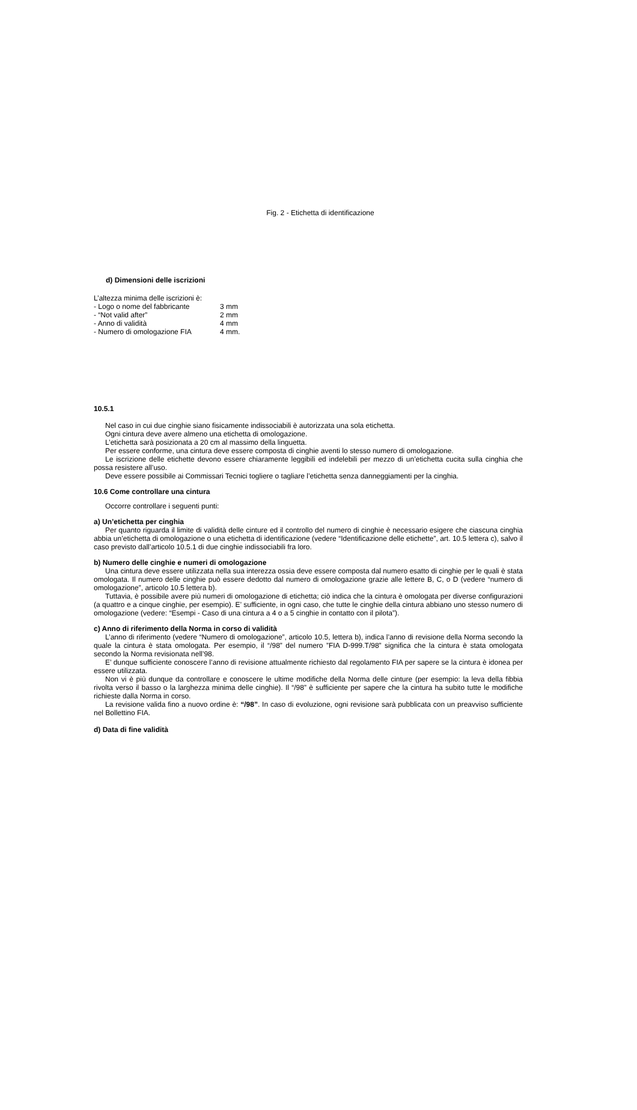Fig. 2 - Etichetta di identificazione
d) Dimensioni delle iscrizioni
L’altezza minima delle iscrizioni è:
| - Logo o nome del fabbricante | 3 mm |
| - “Not valid after” | 2 mm |
| - Anno di validità | 4 mm |
| - Numero di omologazione FIA | 4 mm. |
10.5.1
Nel caso in cui due cinghie siano fisicamente indissociabili è autorizzata una sola etichetta.
Ogni cintura deve avere almeno una etichetta di omologazione.
L’etichetta sarà posizionata a 20 cm al massimo della linguetta.
Per essere conforme, una cintura deve essere composta di cinghie aventi lo stesso numero di omologazione.
Le iscrizione delle etichette devono essere chiaramente leggibili ed indelebili per mezzo di un’etichetta cucita sulla cinghia che possa resistere all’uso.
Deve essere possibile ai Commissari Tecnici togliere o tagliare l’etichetta senza danneggiamenti per la cinghia.
10.6 Come controllare una cintura
Occorre controllare i seguenti punti:
a) Un’etichetta per cinghia
Per quanto riguarda il limite di validità delle cinture ed il controllo del numero di cinghie è necessario esigere che ciascuna cinghia abbia un’etichetta di omologazione o una etichetta di identificazione (vedere “Identificazione delle etichette”, art. 10.5 lettera c), salvo il caso previsto dall’articolo 10.5.1 di due cinghie indissociabili fra loro.
b) Numero delle cinghie e numeri di omologazione
Una cintura deve essere utilizzata nella sua interezza ossia deve essere composta dal numero esatto di cinghie per le quali è stata omologata. Il numero delle cinghie può essere dedotto dal numero di omologazione grazie alle lettere B, C, o D (vedere “numero di omologazione”, articolo 10.5 lettera b).
Tuttavia, è possibile avere più numeri di omologazione di etichetta; ciò indica che la cintura è omologata per diverse configurazioni (a quattro e a cinque cinghie, per esempio). E’ sufficiente, in ogni caso, che tutte le cinghie della cintura abbiano uno stesso numero di omologazione (vedere: “Esempi - Caso di una cintura a 4 o a 5 cinghie in contatto con il pilota”).
c) Anno di riferimento della Norma in corso di validità
L’anno di riferimento (vedere “Numero di omologazione”, articolo 10.5, lettera b), indica l’anno di revisione della Norma secondo la quale la cintura è stata omologata. Per esempio, il “/98” del numero ”FIA D-999.T/98” significa che la cintura è stata omologata secondo la Norma revisionata nell’98.
E’ dunque sufficiente conoscere l’anno di revisione attualmente richiesto dal regolamento FIA per sapere se la cintura è idonea per essere utilizzata.
Non vi è più dunque da controllare e conoscere le ultime modifiche della Norma delle cinture (per esempio: la leva della fibbia rivolta verso il basso o la larghezza minima delle cinghie). Il “/98” è sufficiente per sapere che la cintura ha subito tutte le modifiche richieste dalla Norma in corso.
La revisione valida fino a nuovo ordine è: “/98”. In caso di evoluzione, ogni revisione sarà pubblicata con un preavviso sufficiente nel Bollettino FIA.
d) Data di fine validità